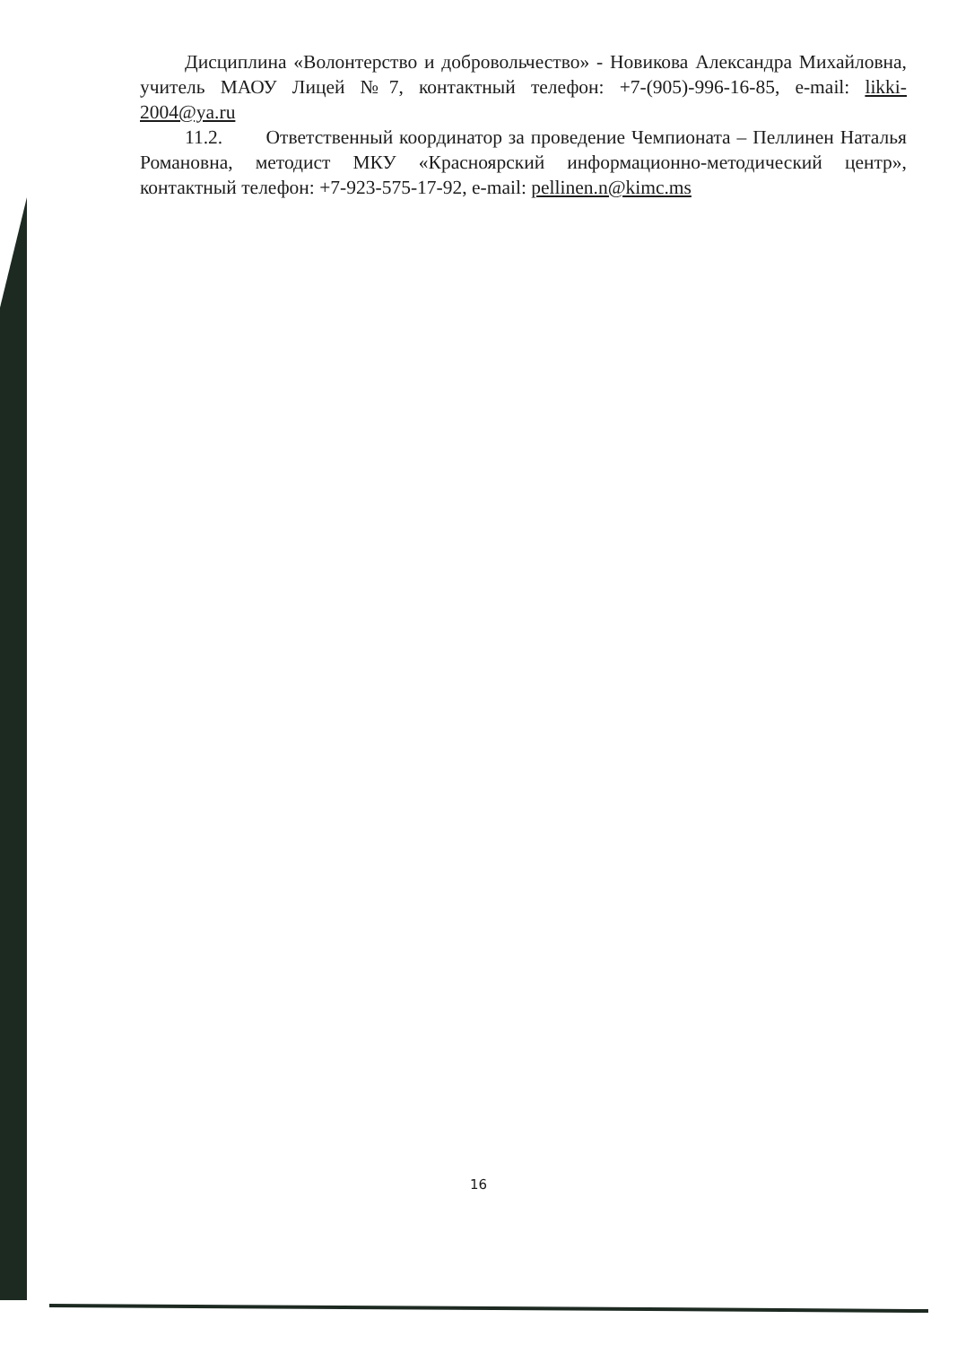Дисциплина «Волонтерство и добровольчество» - Новикова Александра Михайловна, учитель МАОУ Лицей №7, контактный телефон: +7-(905)-996-16-85, e-mail: likki-2004@ya.ru
11.2. Ответственный координатор за проведение Чемпионата – Пеллинен Наталья Романовна, методист МКУ «Красноярский информационно-методический центр», контактный телефон: +7-923-575-17-92, e-mail: pellinen.n@kimc.ms
16